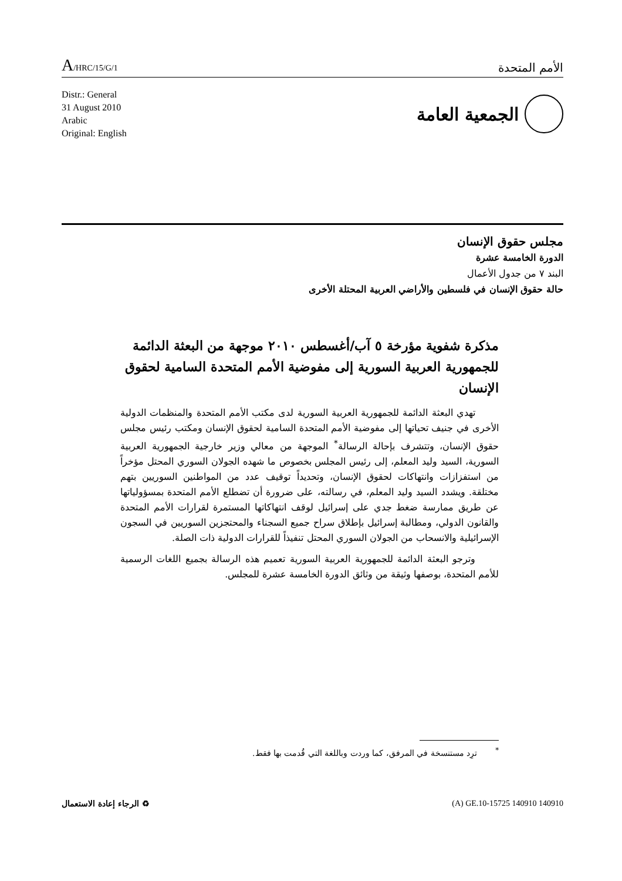A/HRC/15/G/1
الأمم المتحدة
Distr.: General
31 August 2010
Arabic
Original: English
الجمعية العامة
مجلس حقوق الإنسان
الدورة الخامسة عشرة
البند ٧ من جدول الأعمال
حالة حقوق الإنسان في فلسطين والأراضي العربية المحتلة الأخرى
مذكرة شفوية مؤرخة ٥ آب/أغسطس ٢٠١٠ موجهة من البعثة الدائمة للجمهورية العربية السورية إلى مفوضية الأمم المتحدة السامية لحقوق الإنسان
تهدي البعثة الدائمة للجمهورية العربية السورية لدى مكتب الأمم المتحدة والمنظمات الدولية الأخرى في جنيف تحياتها إلى مفوضية الأمم المتحدة السامية لحقوق الإنسان ومكتب رئيس مجلس حقوق الإنسان، وتتشرف بإحالة الرسالة<sup>*</sup> الموجهة من معالي وزير خارجية الجمهورية العربية السورية، السيد وليد المعلم، إلى رئيس المجلس بخصوص ما شهده الجولان السوري المحتل مؤخراً من استفزازات وانتهاكات لحقوق الإنسان، وتحديداً توقيف عدد من المواطنين السوريين بتهم مختلقة. ويشدد السيد وليد المعلم، في رسالته، على ضرورة أن تضطلع الأمم المتحدة بمسؤولياتها عن طريق ممارسة ضغط جدي على إسرائيل لوقف انتهاكاتها المستمرة لقرارات الأمم المتحدة والقانون الدولي، ومطالبة إسرائيل بإطلاق سراح جميع السجناء والمحتجزين السوريين في السجون الإسرائيلية والانسحاب من الجولان السوري المحتل تنفيذاً للقرارات الدولية ذات الصلة.
وترجو البعثة الدائمة للجمهورية العربية السورية تعميم هذه الرسالة بجميع اللغات الرسمية للأمم المتحدة، بوصفها وثيقة من وثائق الدورة الخامسة عشرة للمجلس.
<sup>*</sup> ترِد مستنسخة في المرفق، كما وردت وباللغة التي قُدمت بها فقط.
♻ الرجاء إعادة الاستعمال (A) GE.10-15725 140910 140910